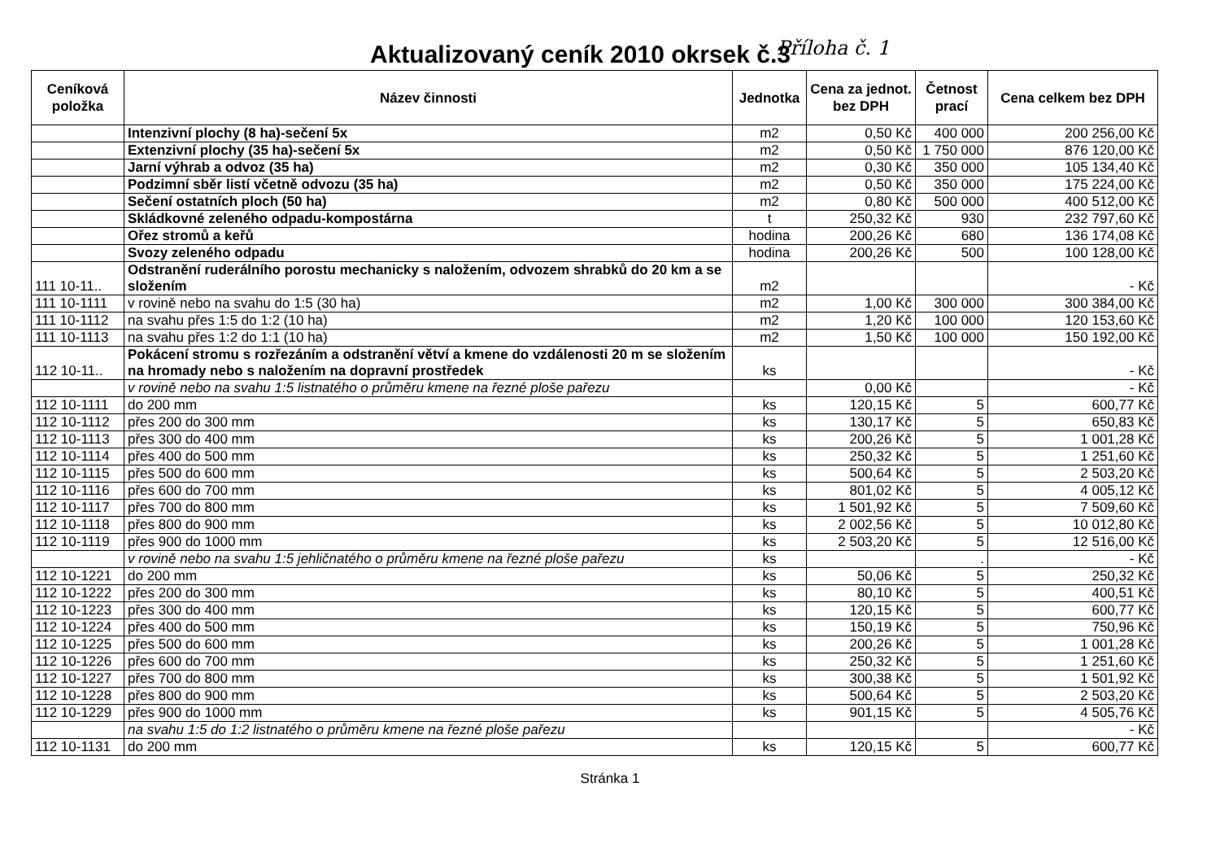Aktualizovaný ceník 2010 okrsek č.3
Příloha č. 1
| Ceníková položka | Název činnosti | Jednotka | Cena za jednot. bez DPH | Četnost prací | Cena celkem bez DPH |
| --- | --- | --- | --- | --- | --- |
| | Intenzivní plochy (8 ha)-sečení 5x | m2 | 0,50 Kč | 400 000 | 200 256,00 Kč |
| | Extenzivní plochy (35 ha)-sečení 5x | m2 | 0,50 Kč | 1 750 000 | 876 120,00 Kč |
| | Jarní výhrab a odvoz (35 ha) | m2 | 0,30 Kč | 350 000 | 105 134,40 Kč |
| | Podzimní sběr listí včetně odvozu (35 ha) | m2 | 0,50 Kč | 350 000 | 175 224,00 Kč |
| | Sečení ostatních ploch (50 ha) | m2 | 0,80 Kč | 500 000 | 400 512,00 Kč |
| | Skládkovné zeleného odpadu-kompostárna | t | 250,32 Kč | 930 | 232 797,60 Kč |
| | Ořez stromů a keřů | hodina | 200,26 Kč | 680 | 136 174,08 Kč |
| | Svozy zeleného odpadu | hodina | 200,26 Kč | 500 | 100 128,00 Kč |
| 111 10-11.. | Odstranění ruderálního porostu mechanicky s naložením, odvozem shrabků do 20 km a se složením | m2 | | | - Kč |
| 111 10-1111 | v rovině nebo na svahu do 1:5 (30 ha) | m2 | 1,00 Kč | 300 000 | 300 384,00 Kč |
| 111 10-1112 | na svahu přes 1:5 do 1:2 (10 ha) | m2 | 1,20 Kč | 100 000 | 120 153,60 Kč |
| 111 10-1113 | na svahu přes 1:2 do 1:1 (10 ha) | m2 | 1,50 Kč | 100 000 | 150 192,00 Kč |
| 112 10-11.. | Pokácení stromu s rozřezáním a odstranění větví a kmene do vzdálenosti 20 m se složením na hromady nebo s naložením na dopravní prostředek | ks | | | - Kč |
| | v rovině nebo na svahu 1:5 listnatého o průměru kmene na řezné ploše pařezu | | 0,00 Kč | | - Kč |
| 112 10-1111 | do 200 mm | ks | 120,15 Kč | 5 | 600,77 Kč |
| 112 10-1112 | přes 200 do 300 mm | ks | 130,17 Kč | 5 | 650,83 Kč |
| 112 10-1113 | přes 300 do 400 mm | ks | 200,26 Kč | 5 | 1 001,28 Kč |
| 112 10-1114 | přes 400 do 500 mm | ks | 250,32 Kč | 5 | 1 251,60 Kč |
| 112 10-1115 | přes 500 do 600 mm | ks | 500,64 Kč | 5 | 2 503,20 Kč |
| 112 10-1116 | přes 600 do 700 mm | ks | 801,02 Kč | 5 | 4 005,12 Kč |
| 112 10-1117 | přes 700 do 800 mm | ks | 1 501,92 Kč | 5 | 7 509,60 Kč |
| 112 10-1118 | přes 800 do 900 mm | ks | 2 002,56 Kč | 5 | 10 012,80 Kč |
| 112 10-1119 | přes 900 do 1000 mm | ks | 2 503,20 Kč | 5 | 12 516,00 Kč |
| | v rovině nebo na svahu 1:5 jehličnatého o průměru kmene na řezné ploše pařezu | ks | | . | - Kč |
| 112 10-1221 | do 200 mm | ks | 50,06 Kč | 5 | 250,32 Kč |
| 112 10-1222 | přes 200 do 300 mm | ks | 80,10 Kč | 5 | 400,51 Kč |
| 112 10-1223 | přes 300 do 400 mm | ks | 120,15 Kč | 5 | 600,77 Kč |
| 112 10-1224 | přes 400 do 500 mm | ks | 150,19 Kč | 5 | 750,96 Kč |
| 112 10-1225 | přes 500 do 600 mm | ks | 200,26 Kč | 5 | 1 001,28 Kč |
| 112 10-1226 | přes 600 do 700 mm | ks | 250,32 Kč | 5 | 1 251,60 Kč |
| 112 10-1227 | přes 700 do 800 mm | ks | 300,38 Kč | 5 | 1 501,92 Kč |
| 112 10-1228 | přes 800 do 900 mm | ks | 500,64 Kč | 5 | 2 503,20 Kč |
| 112 10-1229 | přes 900 do 1000 mm | ks | 901,15 Kč | 5 | 4 505,76 Kč |
| | na svahu 1:5 do 1:2 listnatého o průměru kmene na řezné ploše pařezu | | | | - Kč |
| 112 10-1131 | do 200 mm | ks | 120,15 Kč | 5 | 600,77 Kč |
Stránka 1